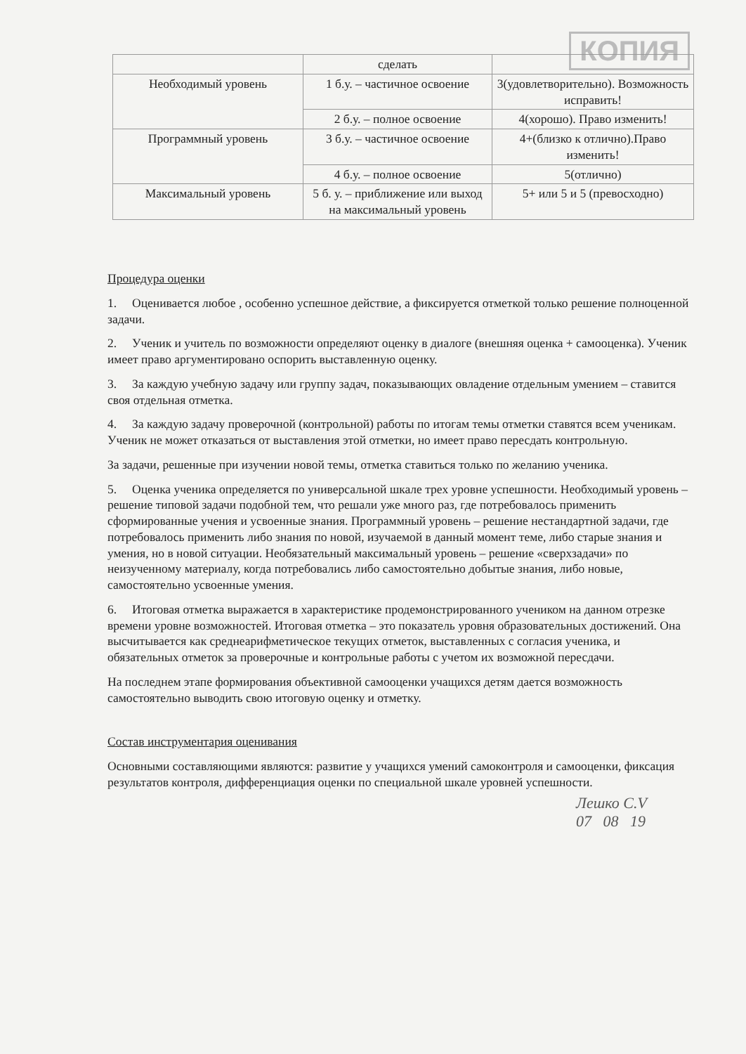КОПИЯ
| | сделать | |
| Необходимый уровень | 1 б.у. – частичное освоение | 3(удовлетворительно). Возможность исправить! |
| | 2 б.у. – полное освоение | 4(хорошо). Право изменить! |
| Программный уровень | 3 б.у. – частичное освоение | 4+(близко к отлично).Право изменить! |
| | 4 б.у. – полное освоение | 5(отлично) |
| Максимальный уровень | 5 б. у. – приближение или выход на максимальный уровень | 5+ или 5 и 5 (превосходно) |
Процедура оценки
1. Оценивается любое , особенно успешное действие, а фиксируется отметкой только решение полноценной задачи.
2. Ученик и учитель по возможности определяют оценку в диалоге (внешняя оценка + самооценка). Ученик имеет право аргументировано оспорить выставленную оценку.
3. За каждую учебную задачу или группу задач, показывающих овладение отдельным умением – ставится своя отдельная отметка.
4. За каждую задачу проверочной (контрольной) работы по итогам темы отметки ставятся всем ученикам. Ученик не может отказаться от выставления этой отметки, но имеет право пересдать контрольную.
За задачи, решенные при изучении новой темы, отметка ставиться только по желанию ученика.
5. Оценка ученика определяется по универсальной шкале трех уровне успешности. Необходимый уровень – решение типовой задачи подобной тем, что решали уже много раз, где потребовалось применить сформированные учения и усвоенные знания. Программный уровень – решение нестандартной задачи, где потребовалось применить либо знания по новой, изучаемой в данный момент теме, либо старые знания и умения, но в новой ситуации. Необязательный максимальный уровень – решение «сверхзадачи» по неизученному материалу, когда потребовались либо самостоятельно добытые знания, либо новые, самостоятельно усвоенные умения.
6. Итоговая отметка выражается в характеристике продемонстрированного учеником на данном отрезке времени уровне возможностей. Итоговая отметка – это показатель уровня образовательных достижений. Она высчитывается как среднеарифметическое текущих отметок, выставленных с согласия ученика, и обязательных отметок за проверочные и контрольные работы с учетом их возможной пересдачи.
На последнем этапе формирования объективной самооценки учащихся детям дается возможность самостоятельно выводить свою итоговую оценку и отметку.
Состав инструментария оценивания
Основными составляющими являются: развитие у учащихся умений самоконтроля и самооценки, фиксация результатов контроля, дифференциация оценки по специальной шкале уровней успешности.
Лешко С.V
07 08 19